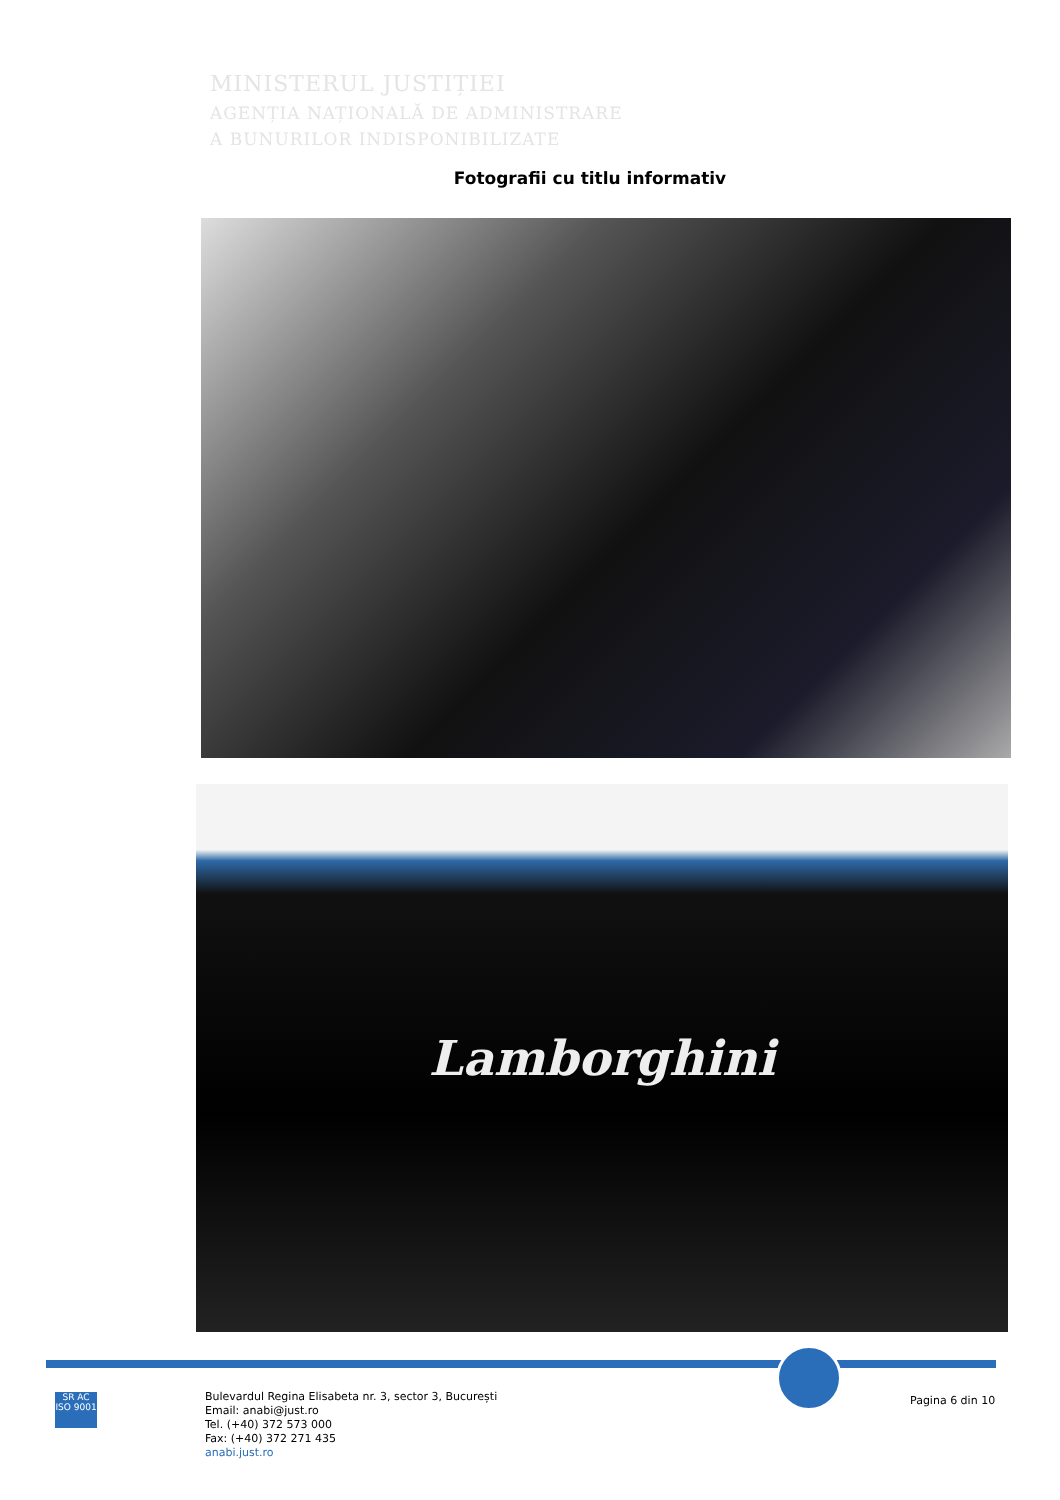MINISTERUL JUSTIȚIEI
AGENȚIA NAȚIONALĂ DE ADMINISTRARE
A BUNURILOR INDISPONIBILIZATE
Fotografii cu titlu informativ
Lamborghini
SR AC
ISO 9001
Bulevardul Regina Elisabeta nr. 3, sector 3, București
Email: anabi@just.ro
Tel. (+40) 372 573 000
Fax: (+40) 372 271 435
anabi.just.ro
Pagina 6 din 10